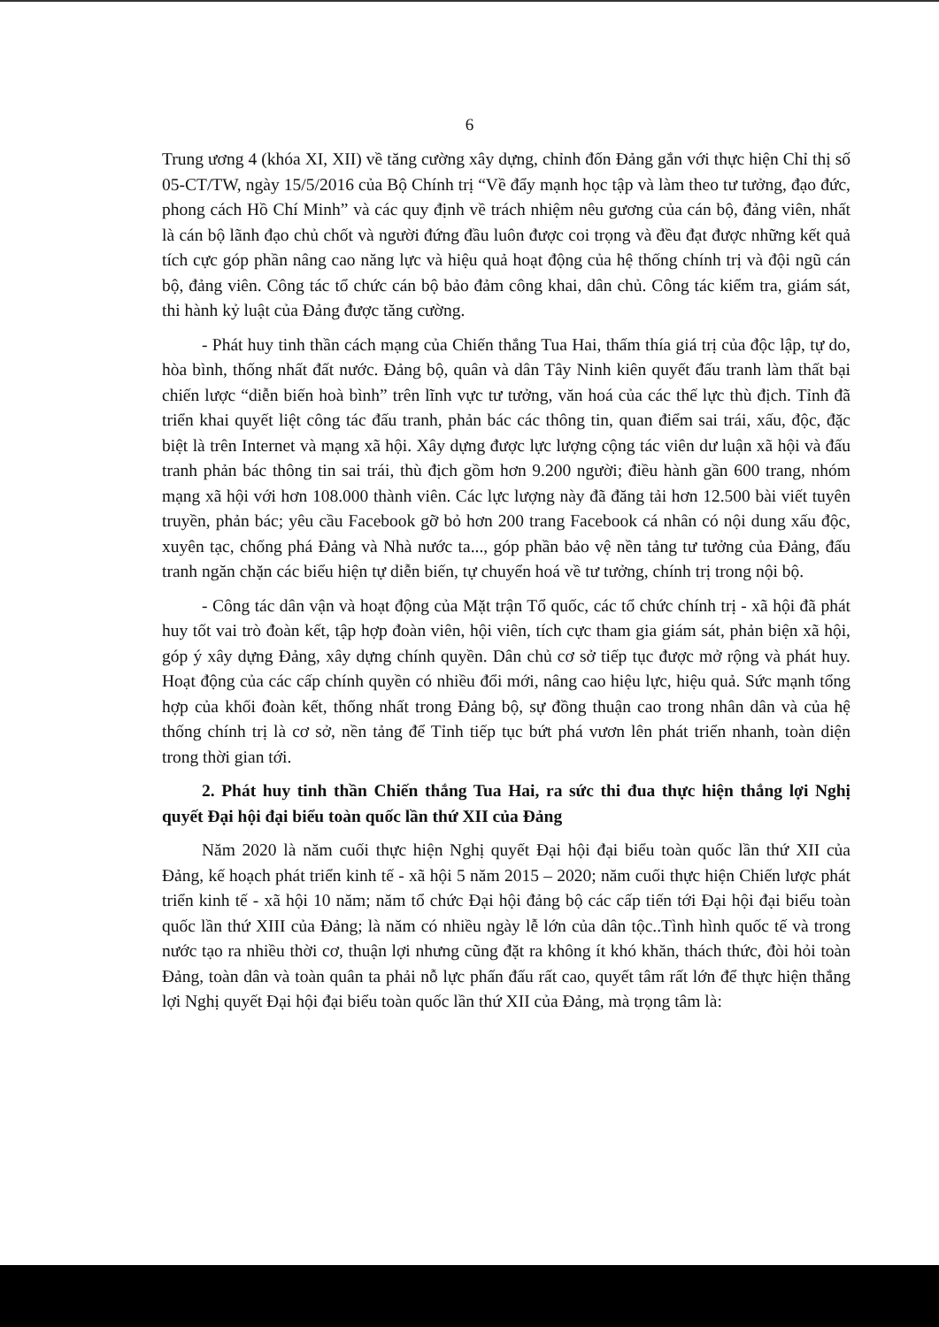6
Trung ương 4 (khóa XI, XII) về tăng cường xây dựng, chỉnh đốn Đảng gắn với thực hiện Chỉ thị số 05-CT/TW, ngày 15/5/2016 của Bộ Chính trị “Về đẩy mạnh học tập và làm theo tư tưởng, đạo đức, phong cách Hồ Chí Minh” và các quy định về trách nhiệm nêu gương của cán bộ, đảng viên, nhất là cán bộ lãnh đạo chủ chốt và người đứng đầu luôn được coi trọng và đều đạt được những kết quả tích cực góp phần nâng cao năng lực và hiệu quả hoạt động của hệ thống chính trị và đội ngũ cán bộ, đảng viên. Công tác tổ chức cán bộ bảo đảm công khai, dân chủ. Công tác kiểm tra, giám sát, thi hành kỷ luật của Đảng được tăng cường.
- Phát huy tinh thần cách mạng của Chiến thắng Tua Hai, thấm thía giá trị của độc lập, tự do, hòa bình, thống nhất đất nước. Đảng bộ, quân và dân Tây Ninh kiên quyết đấu tranh làm thất bại chiến lược “diễn biến hoà bình” trên lĩnh vực tư tưởng, văn hoá của các thế lực thù địch. Tỉnh đã triển khai quyết liệt công tác đấu tranh, phản bác các thông tin, quan điểm sai trái, xấu, độc, đặc biệt là trên Internet và mạng xã hội. Xây dựng được lực lượng cộng tác viên dư luận xã hội và đấu tranh phản bác thông tin sai trái, thù địch gồm hơn 9.200 người; điều hành gần 600 trang, nhóm mạng xã hội với hơn 108.000 thành viên. Các lực lượng này đã đăng tải hơn 12.500 bài viết tuyên truyền, phản bác; yêu cầu Facebook gỡ bỏ hơn 200 trang Facebook cá nhân có nội dung xấu độc, xuyên tạc, chống phá Đảng và Nhà nước ta..., góp phần bảo vệ nền tảng tư tưởng của Đảng, đấu tranh ngăn chặn các biểu hiện tự diễn biến, tự chuyển hoá về tư tưởng, chính trị trong nội bộ.
- Công tác dân vận và hoạt động của Mặt trận Tổ quốc, các tổ chức chính trị - xã hội đã phát huy tốt vai trò đoàn kết, tập hợp đoàn viên, hội viên, tích cực tham gia giám sát, phản biện xã hội, góp ý xây dựng Đảng, xây dựng chính quyền. Dân chủ cơ sở tiếp tục được mở rộng và phát huy. Hoạt động của các cấp chính quyền có nhiều đổi mới, nâng cao hiệu lực, hiệu quả. Sức mạnh tổng hợp của khối đoàn kết, thống nhất trong Đảng bộ, sự đồng thuận cao trong nhân dân và của hệ thống chính trị là cơ sở, nền tảng để Tỉnh tiếp tục bứt phá vươn lên phát triển nhanh, toàn diện trong thời gian tới.
2. Phát huy tinh thần Chiến thắng Tua Hai, ra sức thi đua thực hiện thắng lợi Nghị quyết Đại hội đại biểu toàn quốc lần thứ XII của Đảng
Năm 2020 là năm cuối thực hiện Nghị quyết Đại hội đại biểu toàn quốc lần thứ XII của Đảng, kế hoạch phát triển kinh tế - xã hội 5 năm 2015 – 2020; năm cuối thực hiện Chiến lược phát triển kinh tế - xã hội 10 năm; năm tổ chức Đại hội đảng bộ các cấp tiến tới Đại hội đại biểu toàn quốc lần thứ XIII của Đảng; là năm có nhiều ngày lễ lớn của dân tộc..Tình hình quốc tế và trong nước tạo ra nhiều thời cơ, thuận lợi nhưng cũng đặt ra không ít khó khăn, thách thức, đòi hỏi toàn Đảng, toàn dân và toàn quân ta phải nỗ lực phấn đấu rất cao, quyết tâm rất lớn để thực hiện thắng lợi Nghị quyết Đại hội đại biểu toàn quốc lần thứ XII của Đảng, mà trọng tâm là: